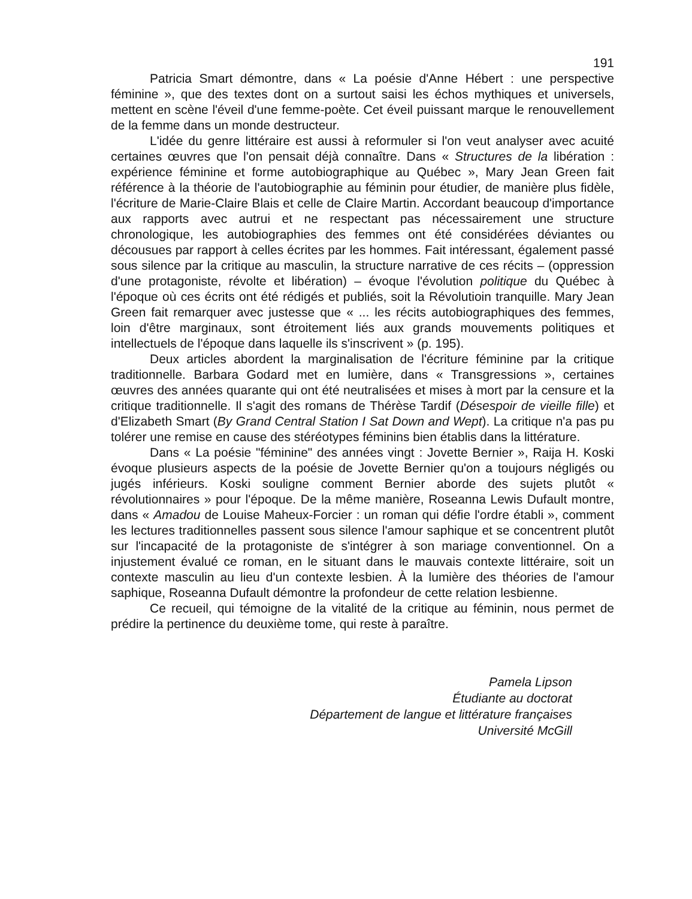191
Patricia Smart démontre, dans « La poésie d'Anne Hébert : une perspective féminine », que des textes dont on a surtout saisi les échos mythiques et universels, mettent en scène l'éveil d'une femme-poète. Cet éveil puissant marque le renouvellement de la femme dans un monde destructeur.
L'idée du genre littéraire est aussi à reformuler si l'on veut analyser avec acuité certaines œuvres que l'on pensait déjà connaître. Dans « Structures de la libération : expérience féminine et forme autobiographique au Québec », Mary Jean Green fait référence à la théorie de l'autobiographie au féminin pour étudier, de manière plus fidèle, l'écriture de Marie-Claire Blais et celle de Claire Martin. Accordant beaucoup d'importance aux rapports avec autrui et ne respectant pas nécessairement une structure chronologique, les autobiographies des femmes ont été considérées déviantes ou décousues par rapport à celles écrites par les hommes. Fait intéressant, également passé sous silence par la critique au masculin, la structure narrative de ces récits – (oppression d'une protagoniste, révolte et libération) – évoque l'évolution politique du Québec à l'époque où ces écrits ont été rédigés et publiés, soit la Révolutioin tranquille. Mary Jean Green fait remarquer avec justesse que « ... les récits autobiographiques des femmes, loin d'être marginaux, sont étroitement liés aux grands mouvements politiques et intellectuels de l'époque dans laquelle ils s'inscrivent » (p. 195).
Deux articles abordent la marginalisation de l'écriture féminine par la critique traditionnelle. Barbara Godard met en lumière, dans « Transgressions », certaines œuvres des années quarante qui ont été neutralisées et mises à mort par la censure et la critique traditionnelle. Il s'agit des romans de Thérèse Tardif (Désespoir de vieille fille) et d'Elizabeth Smart (By Grand Central Station I Sat Down and Wept). La critique n'a pas pu tolérer une remise en cause des stéréotypes féminins bien établis dans la littérature.
Dans « La poésie "féminine" des années vingt : Jovette Bernier », Raija H. Koski évoque plusieurs aspects de la poésie de Jovette Bernier qu'on a toujours négligés ou jugés inférieurs. Koski souligne comment Bernier aborde des sujets plutôt « révolutionnaires » pour l'époque. De la même manière, Roseanna Lewis Dufault montre, dans « Amadou de Louise Maheux-Forcier : un roman qui défie l'ordre établi », comment les lectures traditionnelles passent sous silence l'amour saphique et se concentrent plutôt sur l'incapacité de la protagoniste de s'intégrer à son mariage conventionnel. On a injustement évalué ce roman, en le situant dans le mauvais contexte littéraire, soit un contexte masculin au lieu d'un contexte lesbien. À la lumière des théories de l'amour saphique, Roseanna Dufault démontre la profondeur de cette relation lesbienne.
Ce recueil, qui témoigne de la vitalité de la critique au féminin, nous permet de prédire la pertinence du deuxième tome, qui reste à paraître.
Pamela Lipson
Étudiante au doctorat
Département de langue et littérature françaises
Université McGill